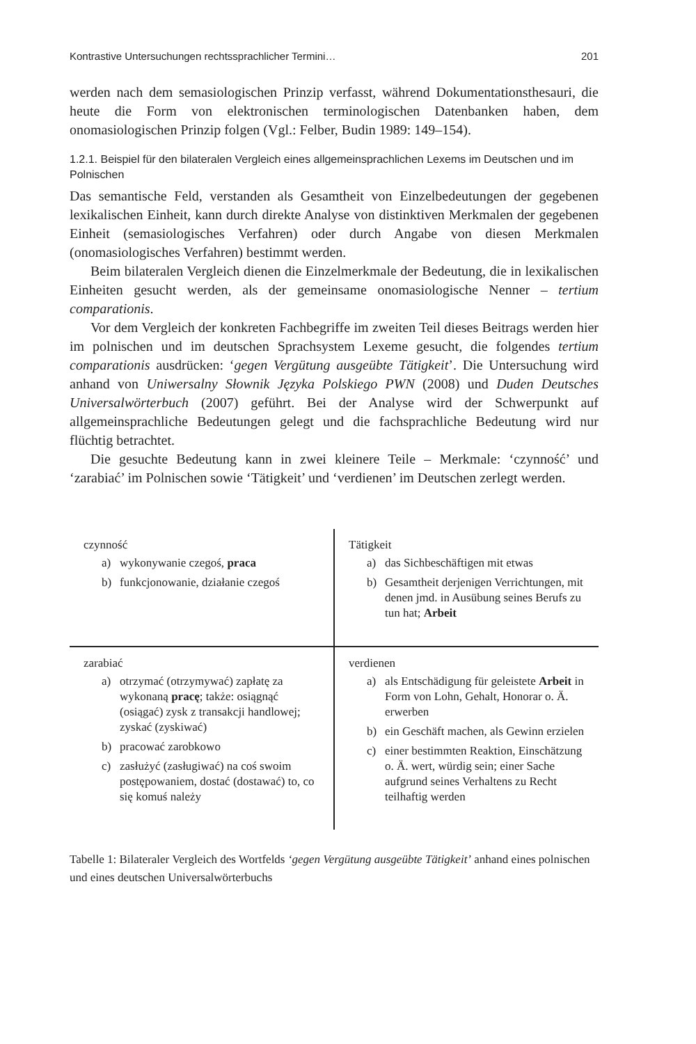Kontrastive Untersuchungen rechtssprachlicher Termini… 201
werden nach dem semasiologischen Prinzip verfasst, während Dokumentations­thesauri, die heute die Form von elektronischen terminologischen Datenbanken haben, dem onomasiologischen Prinzip folgen (Vgl.: Felber, Budin 1989: 149–154).
1.2.1. Beispiel für den bilateralen Vergleich eines allgemeinsprachlichen Lexems im Deutschen und im Polnischen
Das semantische Feld, verstanden als Gesamtheit von Einzelbedeutungen der gegebe­nen lexikalischen Einheit, kann durch direkte Analyse von distinktiven Merkmalen der gegebenen Einheit (semasiologisches Verfahren) oder durch Angabe von diesen Merkmalen (onomasiologisches Verfahren) bestimmt werden.
Beim bilateralen Vergleich dienen die Einzelmerkmale der Bedeutung, die in lexikalischen Einheiten gesucht werden, als der gemeinsame onomasiologische Nenner – tertium comparationis.
Vor dem Vergleich der konkreten Fachbegriffe im zweiten Teil dieses Beitrags werden hier im polnischen und im deutschen Sprachsystem Lexeme gesucht, die folgendes tertium comparationis ausdrücken: ‘gegen Vergütung ausgeübte Tätigkeit’. Die Untersuchung wird anhand von Uniwersalny Słownik Języka Polskiego PWN (2008) und Duden Deutsches Universalwörterbuch (2007) geführt. Bei der Analyse wird der Schwerpunkt auf allgemeinsprachliche Bedeutungen gelegt und die fach­sprachliche Bedeutung wird nur flüchtig betrachtet.
Die gesuchte Bedeutung kann in zwei kleinere Teile – Merkmale: ‘czynność’ und ‘zarabiać’ im Polnischen sowie ‘Tätigkeit’ und ‘verdienen’ im Deutschen zerlegt werden.
| czynność a) wykonywanie czegoś, praca b) funkcjonowanie, działanie czegoś | Tätigkeit a) das Sichbeschäftigen mit etwas b) Gesamtheit derjenigen Verrichtungen, mit denen jmd. in Ausübung seines Berufs zu tun hat; Arbeit |
| zarabiać a) otrzymać (otrzymywać) zapłatę za wykonaną pracę ; także: osiągnąć (osiągać) zysk z transakcji handlowej; zyskać (zyskiwać) b) pracować zarobkowo c) zasłużyć (zasługiwać) na coś swoim postępowaniem, dostać (dostawać) to, co się komuś należy | verdienen a) als Entschädigung für geleistete Arbeit in Form von Lohn, Gehalt, Honorar o. Ä. erwerben b) ein Geschäft machen, als Gewinn erzielen c) einer bestimmten Reaktion, Einschätzung o. Ä. wert, würdig sein; einer Sache aufgrund seines Verhaltens zu Recht teilhaftig werden |
Tabelle 1: Bilateraler Vergleich des Wortfelds ‘gegen Vergütung ausgeübte Tätigkeit’ anhand eines polnischen und eines deutschen Universalwörterbuchs